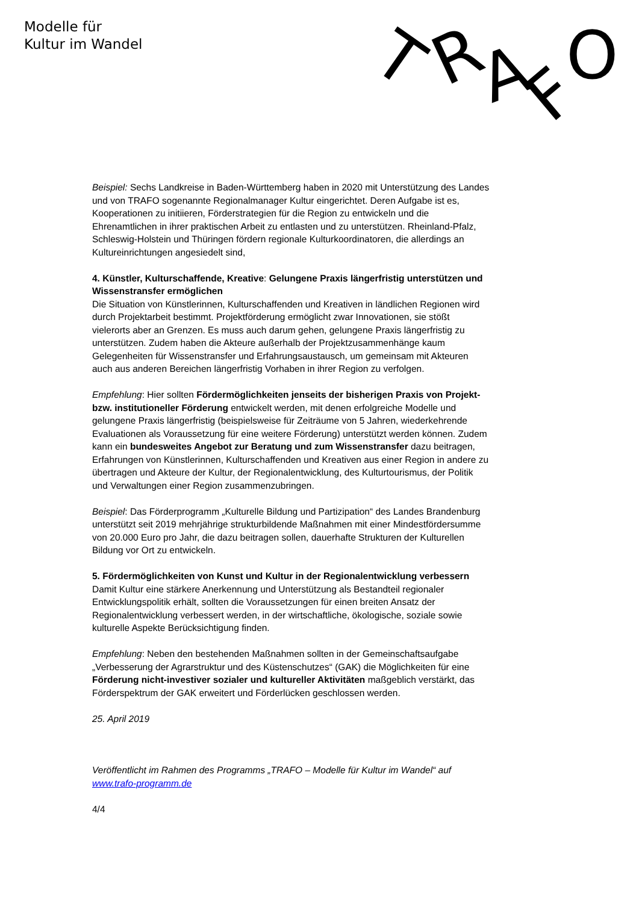Modelle für
Kultur im Wandel
T
R
A
F
O
Beispiel: Sechs Landkreise in Baden-Württemberg haben in 2020 mit Unterstützung des Landes und von TRAFO sogenannte Regionalmanager Kultur eingerichtet. Deren Aufgabe ist es, Kooperationen zu initiieren, Förderstrategien für die Region zu entwickeln und die Ehrenamtlichen in ihrer praktischen Arbeit zu entlasten und zu unterstützen. Rheinland-Pfalz, Schleswig-Holstein und Thüringen fördern regionale Kulturkoordinatoren, die allerdings an Kultureinrichtungen angesiedelt sind,
4. Künstler, Kulturschaffende, Kreative: Gelungene Praxis längerfristig unterstützen und Wissenstransfer ermöglichen
Die Situation von Künstlerinnen, Kulturschaffenden und Kreativen in ländlichen Regionen wird durch Projektarbeit bestimmt. Projektförderung ermöglicht zwar Innovationen, sie stößt vielerorts aber an Grenzen. Es muss auch darum gehen, gelungene Praxis längerfristig zu unterstützen. Zudem haben die Akteure außerhalb der Projektzusammenhänge kaum Gelegenheiten für Wissenstransfer und Erfahrungsaustausch, um gemeinsam mit Akteuren auch aus anderen Bereichen längerfristig Vorhaben in ihrer Region zu verfolgen.
Empfehlung: Hier sollten Fördermöglichkeiten jenseits der bisherigen Praxis von Projekt- bzw. institutioneller Förderung entwickelt werden, mit denen erfolgreiche Modelle und gelungene Praxis längerfristig (beispielsweise für Zeiträume von 5 Jahren, wiederkehrende Evaluationen als Voraussetzung für eine weitere Förderung) unterstützt werden können. Zudem kann ein bundesweites Angebot zur Beratung und zum Wissenstransfer dazu beitragen, Erfahrungen von Künstlerinnen, Kulturschaffenden und Kreativen aus einer Region in andere zu übertragen und Akteure der Kultur, der Regionalentwicklung, des Kulturtourismus, der Politik und Verwaltungen einer Region zusammenzubringen.
Beispiel: Das Förderprogramm „Kulturelle Bildung und Partizipation“ des Landes Brandenburg unterstützt seit 2019 mehrjährige strukturbildende Maßnahmen mit einer Mindestfördersumme von 20.000 Euro pro Jahr, die dazu beitragen sollen, dauerhafte Strukturen der Kulturellen Bildung vor Ort zu entwickeln.
5. Fördermöglichkeiten von Kunst und Kultur in der Regionalentwicklung verbessern
Damit Kultur eine stärkere Anerkennung und Unterstützung als Bestandteil regionaler Entwicklungspolitik erhält, sollten die Voraussetzungen für einen breiten Ansatz der Regionalentwicklung verbessert werden, in der wirtschaftliche, ökologische, soziale sowie kulturelle Aspekte Berücksichtigung finden.
Empfehlung: Neben den bestehenden Maßnahmen sollten in der Gemeinschaftsaufgabe „Verbesserung der Agrarstruktur und des Küstenschutzes“ (GAK) die Möglichkeiten für eine Förderung nicht-investiver sozialer und kultureller Aktivitäten maßgeblich verstärkt, das Förderspektrum der GAK erweitert und Förderlücken geschlossen werden.
25. April 2019
Veröffentlicht im Rahmen des Programms „TRAFO – Modelle für Kultur im Wandel“ auf www.trafo-programm.de
4/4